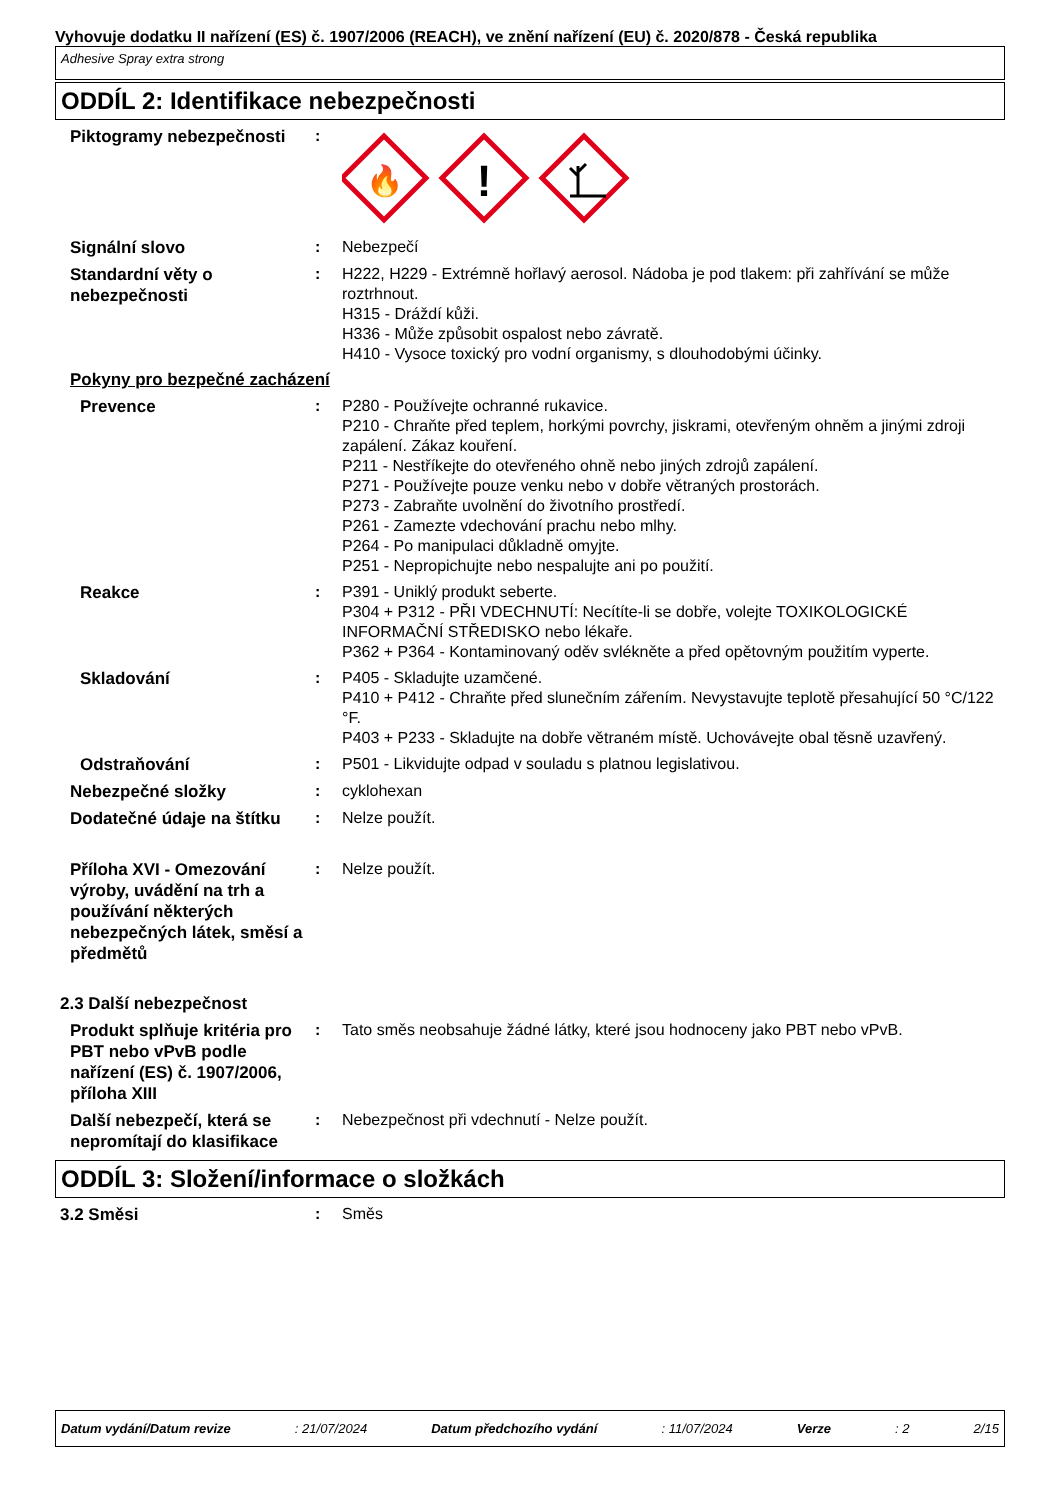Vyhovuje dodatku II nařízení (ES) č. 1907/2006 (REACH), ve znění nařízení (EU) č. 2020/878 - Česká republika
Adhesive Spray extra strong
ODDÍL 2: Identifikace nebezpečnosti
Piktogramy nebezpečnosti
:
🔥
!
Signální slovo
: Nebezpečí
Standardní věty o nebezpečnosti
: H222, H229 - Extrémně hořlavý aerosol. Nádoba je pod tlakem: při zahřívání se může roztrhnout.
H315 - Dráždí kůži.
H336 - Může způsobit ospalost nebo závratě.
H410 - Vysoce toxický pro vodní organismy, s dlouhodobými účinky.
Pokyny pro bezpečné zacházení
Prevence
: P280 - Používejte ochranné rukavice.
P210 - Chraňte před teplem, horkými povrchy, jiskrami, otevřeným ohněm a jinými zdroji zapálení. Zákaz kouření.
P211 - Nestříkejte do otevřeného ohně nebo jiných zdrojů zapálení.
P271 - Používejte pouze venku nebo v dobře větraných prostorách.
P273 - Zabraňte uvolnění do životního prostředí.
P261 - Zamezte vdechování prachu nebo mlhy.
P264 - Po manipulaci důkladně omyjte.
P251 - Nepropichujte nebo nespalujte ani po použití.
Reakce
: P391 - Uniklý produkt seberte.
P304 + P312 - PŘI VDECHNUTÍ: Necítíte-li se dobře, volejte TOXIKOLOGICKÉ INFORMAČNÍ STŘEDISKO nebo lékaře.
P362 + P364 - Kontaminovaný oděv svlékněte a před opětovným použitím vyperte.
Skladování
: P405 - Skladujte uzamčené.
P410 + P412 - Chraňte před slunečním zářením. Nevystavujte teplotě přesahující 50 °C/122 °F.
P403 + P233 - Skladujte na dobře větraném místě. Uchovávejte obal těsně uzavřený.
Odstraňování
: P501 - Likvidujte odpad v souladu s platnou legislativou.
Nebezpečné složky
: cyklohexan
Dodatečné údaje na štítku
: Nelze použít.
Příloha XVI - Omezování výroby, uvádění na trh a používání některých nebezpečných látek, směsí a předmětů
: Nelze použít.
2.3 Další nebezpečnost
Produkt splňuje kritéria pro PBT nebo vPvB podle nařízení (ES) č. 1907/2006, příloha XIII
: Tato směs neobsahuje žádné látky, které jsou hodnoceny jako PBT nebo vPvB.
Další nebezpečí, která se nepromítají do klasifikace
: Nebezpečnost při vdechnutí - Nelze použít.
ODDÍL 3: Složení/informace o složkách
3.2 Směsi
: Směs
Datum vydání/Datum revize: 21/07/2024 Datum předchozího vydání: 11/07/2024 Verze: 2 2/15